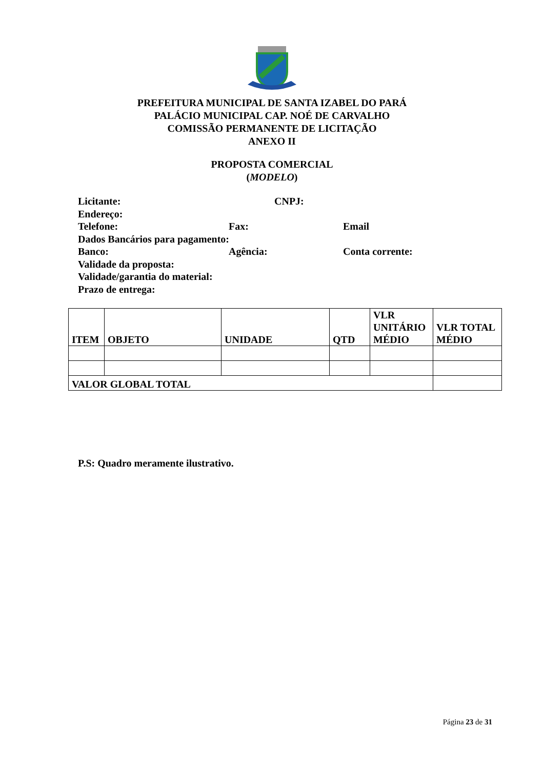PREFEITURA MUNICIPAL DE SANTA IZABEL DO PARÁ
PALÁCIO MUNICIPAL CAP. NOÉ DE CARVALHO
COMISSÃO PERMANENTE DE LICITAÇÃO
ANEXO II
PROPOSTA COMERCIAL
(MODELO)
Licitante: CNPJ:
Endereço:
Telefone: Fax: Email
Dados Bancários para pagamento:
Banco: Agência: Conta corrente:
Validade da proposta:
Validade/garantia do material:
Prazo de entrega:
| ITEM | OBJETO | UNIDADE | QTD | VLR UNITÁRIO MÉDIO | VLR TOTAL MÉDIO |
| --- | --- | --- | --- | --- | --- |
| VALOR GLOBAL TOTAL | | | | | |
P.S: Quadro meramente ilustrativo.
Página 23 de 31